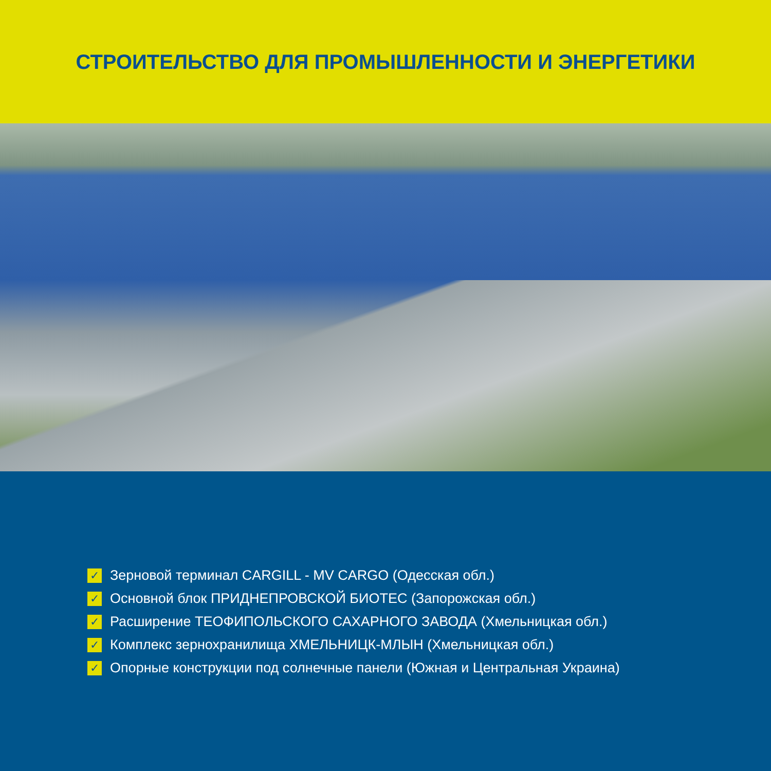СТРОИТЕЛЬСТВО ДЛЯ ПРОМЫШЛЕННОСТИ И ЭНЕРГЕТИКИ
✓ Зерновой терминал CARGILL - MV CARGO (Одесская обл.)
✓ Основной блок ПРИДНЕПРОВСКОЙ БИОТЕС (Запорожская обл.)
✓ Расширение ТЕОФИПОЛЬСКОГО САХАРНОГО ЗАВОДА (Хмельницкая обл.)
✓ Комплекс зернохранилища ХМЕЛЬНИЦК-МЛЫН (Хмельницкая обл.)
✓ Опорные конструкции под солнечные панели (Южная и Центральная Украина)